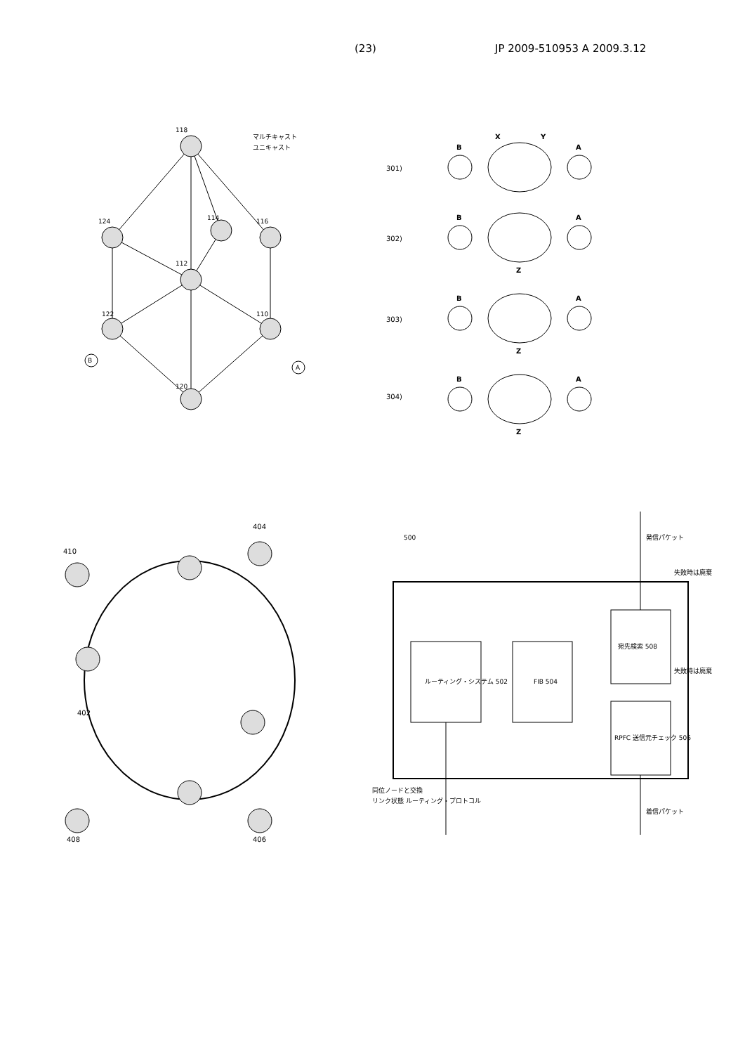(23) JP 2009-510953 A 2009.3.12
B
A
118
124
114
116
112
122
110
120
マルチキャスト
ユニキャスト
301)
302)
303)
304)
B
A
X
Y
B
A
Z
B
A
Z
B
A
Z
410
404
402
408
406
500
ルーティング・システム 502
FIB 504
宛先検索 508
RPFC 送信元チェック 506
発信パケット
失敗時は廃棄
失敗時は廃棄
着信パケット
同位ノードと交換
リンク状態 ルーティング・プロトコル